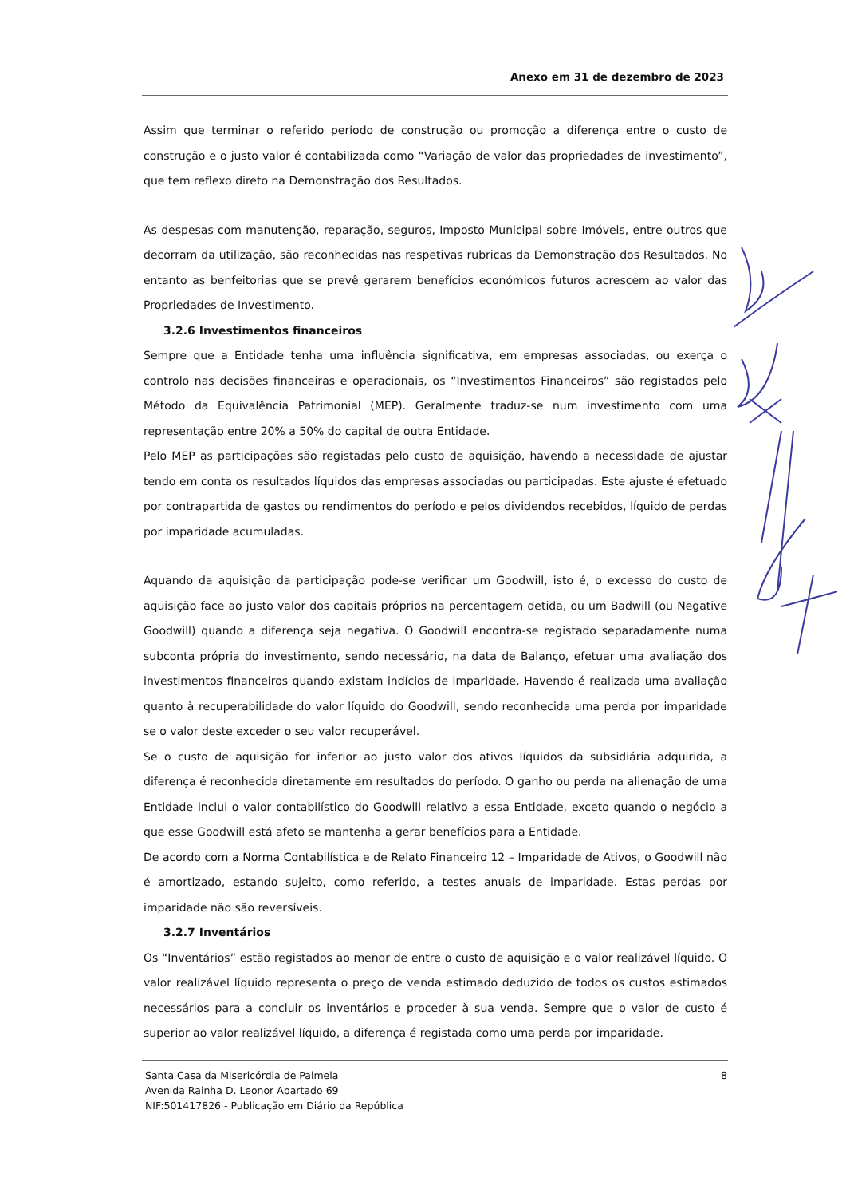Anexo em 31 de dezembro de 2023
Assim que terminar o referido período de construção ou promoção a diferença entre o custo de construção e o justo valor é contabilizada como “Variação de valor das propriedades de investimento”, que tem reflexo direto na Demonstração dos Resultados.
As despesas com manutenção, reparação, seguros, Imposto Municipal sobre Imóveis, entre outros que decorram da utilização, são reconhecidas nas respetivas rubricas da Demonstração dos Resultados. No entanto as benfeitorias que se prevê gerarem benefícios económicos futuros acrescem ao valor das Propriedades de Investimento.
3.2.6 Investimentos financeiros
Sempre que a Entidade tenha uma influência significativa, em empresas associadas, ou exerça o controlo nas decisões financeiras e operacionais, os “Investimentos Financeiros” são registados pelo Método da Equivalência Patrimonial (MEP). Geralmente traduz-se num investimento com uma representação entre 20% a 50% do capital de outra Entidade.
Pelo MEP as participações são registadas pelo custo de aquisição, havendo a necessidade de ajustar tendo em conta os resultados líquidos das empresas associadas ou participadas. Este ajuste é efetuado por contrapartida de gastos ou rendimentos do período e pelos dividendos recebidos, líquido de perdas por imparidade acumuladas.
Aquando da aquisição da participação pode-se verificar um Goodwill, isto é, o excesso do custo de aquisição face ao justo valor dos capitais próprios na percentagem detida, ou um Badwill (ou Negative Goodwill) quando a diferença seja negativa. O Goodwill encontra-se registado separadamente numa subconta própria do investimento, sendo necessário, na data de Balanço, efetuar uma avaliação dos investimentos financeiros quando existam indícios de imparidade. Havendo é realizada uma avaliação quanto à recuperabilidade do valor líquido do Goodwill, sendo reconhecida uma perda por imparidade se o valor deste exceder o seu valor recuperável.
Se o custo de aquisição for inferior ao justo valor dos ativos líquidos da subsidiária adquirida, a diferença é reconhecida diretamente em resultados do período. O ganho ou perda na alienação de uma Entidade inclui o valor contabilístico do Goodwill relativo a essa Entidade, exceto quando o negócio a que esse Goodwill está afeto se mantenha a gerar benefícios para a Entidade.
De acordo com a Norma Contabilística e de Relato Financeiro 12 – Imparidade de Ativos, o Goodwill não é amortizado, estando sujeito, como referido, a testes anuais de imparidade. Estas perdas por imparidade não são reversíveis.
3.2.7 Inventários
Os “Inventários” estão registados ao menor de entre o custo de aquisição e o valor realizável líquido. O valor realizável líquido representa o preço de venda estimado deduzido de todos os custos estimados necessários para a concluir os inventários e proceder à sua venda. Sempre que o valor de custo é superior ao valor realizável líquido, a diferença é registada como uma perda por imparidade.
8 Santa Casa da Misericórdia de Palmela
Avenida Rainha D. Leonor Apartado 69
NIF:501417826 - Publicação em Diário da República